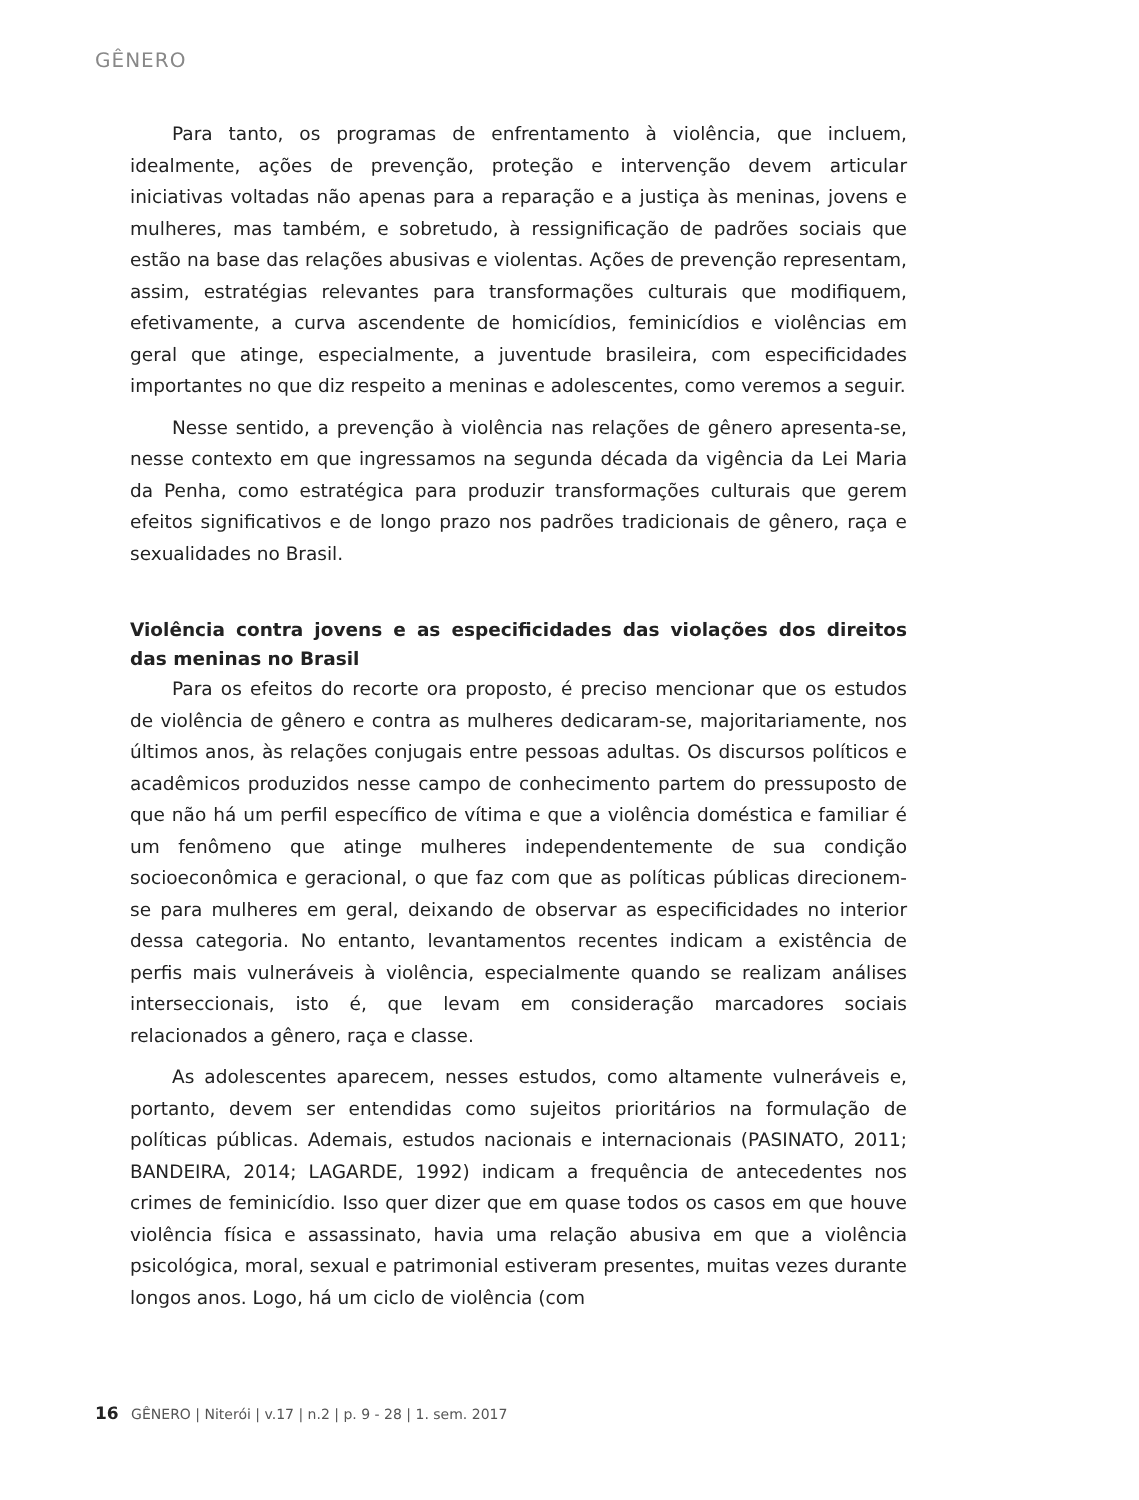GÊNERO
Para tanto, os programas de enfrentamento à violência, que incluem, idealmente, ações de prevenção, proteção e intervenção devem articular iniciativas voltadas não apenas para a reparação e a justiça às meninas, jovens e mulheres, mas também, e sobretudo, à ressignificação de padrões sociais que estão na base das relações abusivas e violentas. Ações de prevenção representam, assim, estratégias relevantes para transformações culturais que modifiquem, efetivamente, a curva ascendente de homicídios, feminicídios e violências em geral que atinge, especialmente, a juventude brasileira, com especificidades importantes no que diz respeito a meninas e adolescentes, como veremos a seguir.
Nesse sentido, a prevenção à violência nas relações de gênero apresenta-se, nesse contexto em que ingressamos na segunda década da vigência da Lei Maria da Penha, como estratégica para produzir transformações culturais que gerem efeitos significativos e de longo prazo nos padrões tradicionais de gênero, raça e sexualidades no Brasil.
Violência contra jovens e as especificidades das violações dos direitos das meninas no Brasil
Para os efeitos do recorte ora proposto, é preciso mencionar que os estudos de violência de gênero e contra as mulheres dedicaram-se, majoritariamente, nos últimos anos, às relações conjugais entre pessoas adultas. Os discursos políticos e acadêmicos produzidos nesse campo de conhecimento partem do pressuposto de que não há um perfil específico de vítima e que a violência doméstica e familiar é um fenômeno que atinge mulheres independentemente de sua condição socioeconômica e geracional, o que faz com que as políticas públicas direcionem-se para mulheres em geral, deixando de observar as especificidades no interior dessa categoria. No entanto, levantamentos recentes indicam a existência de perfis mais vulneráveis à violência, especialmente quando se realizam análises interseccionais, isto é, que levam em consideração marcadores sociais relacionados a gênero, raça e classe.
As adolescentes aparecem, nesses estudos, como altamente vulneráveis e, portanto, devem ser entendidas como sujeitos prioritários na formulação de políticas públicas. Ademais, estudos nacionais e internacionais (PASINATO, 2011; BANDEIRA, 2014; LAGARDE, 1992) indicam a frequência de antecedentes nos crimes de feminicídio. Isso quer dizer que em quase todos os casos em que houve violência física e assassinato, havia uma relação abusiva em que a violência psicológica, moral, sexual e patrimonial estiveram presentes, muitas vezes durante longos anos. Logo, há um ciclo de violência (com
16 GÊNERO | Niterói | v.17 | n.2 | p. 9 - 28 | 1. sem. 2017